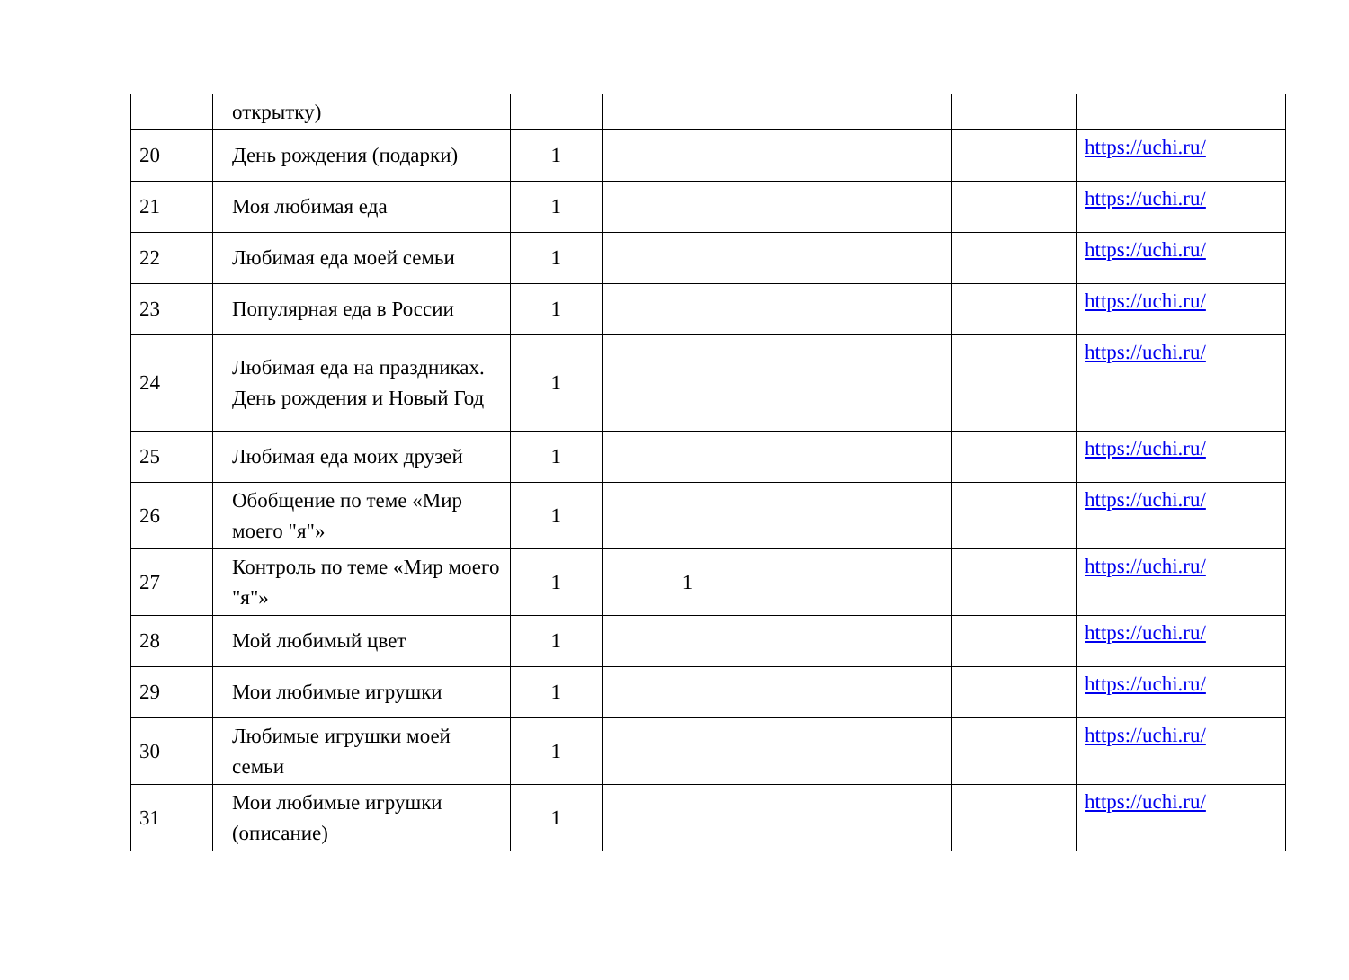| | открытку) | | | | | |
| 20 | День рождения (подарки) | 1 | | | | https://uchi.ru/ |
| 21 | Моя любимая еда | 1 | | | | https://uchi.ru/ |
| 22 | Любимая еда моей семьи | 1 | | | | https://uchi.ru/ |
| 23 | Популярная еда в России | 1 | | | | https://uchi.ru/ |
| 24 | Любимая еда на праздниках. День рождения и Новый Год | 1 | | | | https://uchi.ru/ |
| 25 | Любимая еда моих друзей | 1 | | | | https://uchi.ru/ |
| 26 | Обобщение по теме «Мир моего "я"» | 1 | | | | https://uchi.ru/ |
| 27 | Контроль по теме «Мир моего "я"» | 1 | 1 | | | https://uchi.ru/ |
| 28 | Мой любимый цвет | 1 | | | | https://uchi.ru/ |
| 29 | Мои любимые игрушки | 1 | | | | https://uchi.ru/ |
| 30 | Любимые игрушки моей семьи | 1 | | | | https://uchi.ru/ |
| 31 | Мои любимые игрушки (описание) | 1 | | | | https://uchi.ru/ |